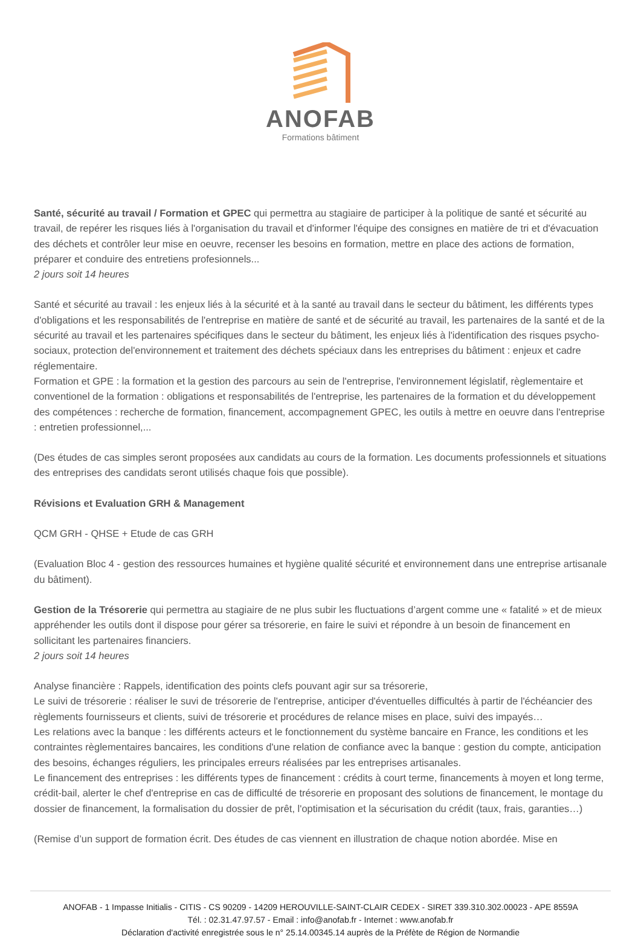ANOFAB
Formations bâtiment
Santé, sécurité au travail / Formation et GPEC qui permettra au stagiaire de participer à la politique de santé et sécurité au travail, de repérer les risques liés à l'organisation du travail et d'informer l'équipe des consignes en matière de tri et d'évacuation des déchets et contrôler leur mise en oeuvre, recenser les besoins en formation, mettre en place des actions de formation, préparer et conduire des entretiens profesionnels...
2 jours soit 14 heures
Santé et sécurité au travail : les enjeux liés à la sécurité et à la santé au travail dans le secteur du bâtiment, les différents types d'obligations et les responsabilités de l'entreprise en matière de santé et de sécurité au travail, les partenaires de la santé et de la sécurité au travail et les partenaires spécifiques dans le secteur du bâtiment, les enjeux liés à l'identification des risques psycho-sociaux, protection del'environnement et traitement des déchets spéciaux dans les entreprises du bâtiment : enjeux et cadre réglementaire.
Formation et GPE : la formation et la gestion des parcours au sein de l'entreprise, l'environnement législatif, règlementaire et conventionel de la formation : obligations et responsabilités de l'entreprise, les partenaires de la formation et du développement des compétences : recherche de formation, financement, accompagnement GPEC, les outils à mettre en oeuvre dans l'entreprise : entretien professionnel,...
(Des études de cas simples seront proposées aux candidats au cours de la formation. Les documents professionnels et situations des entreprises des candidats seront utilisés chaque fois que possible).
Révisions et Evaluation GRH & Management
QCM GRH - QHSE + Etude de cas GRH
(Evaluation Bloc 4 - gestion des ressources humaines et hygiène qualité sécurité et environnement dans une entreprise artisanale du bâtiment).
Gestion de la Trésorerie qui permettra au stagiaire de ne plus subir les fluctuations d’argent comme une « fatalité » et de mieux appréhender les outils dont il dispose pour gérer sa trésorerie, en faire le suivi et répondre à un besoin de financement en sollicitant les partenaires financiers.
2 jours soit 14 heures
Analyse financière : Rappels, identification des points clefs pouvant agir sur sa trésorerie,
Le suivi de trésorerie : réaliser le suvi de trésorerie de l'entreprise, anticiper d'éventuelles difficultés à partir de l'échéancier des règlements fournisseurs et clients, suivi de trésorerie et procédures de relance mises en place, suivi des impayés…
Les relations avec la banque : les différents acteurs et le fonctionnement du système bancaire en France, les conditions et les contraintes règlementaires bancaires, les conditions d'une relation de confiance avec la banque : gestion du compte, anticipation des besoins, échanges réguliers, les principales erreurs réalisées par les entreprises artisanales.
Le financement des entreprises : les différents types de financement : crédits à court terme, financements à moyen et long terme, crédit-bail, alerter le chef d'entreprise en cas de difficulté de trésorerie en proposant des solutions de financement, le montage du dossier de financement, la formalisation du dossier de prêt, l'optimisation et la sécurisation du crédit (taux, frais, garanties…)
(Remise d’un support de formation écrit. Des études de cas viennent en illustration de chaque notion abordée. Mise en
ANOFAB - 1 Impasse Initialis - CITIS - CS 90209 - 14209 HEROUVILLE-SAINT-CLAIR CEDEX - SIRET 339.310.302.00023 - APE 8559A
Tél. : 02.31.47.97.57 - Email : info@anofab.fr - Internet : www.anofab.fr
Déclaration d'activité enregistrée sous le n° 25.14.00345.14 auprès de la Préfète de Région de Normandie